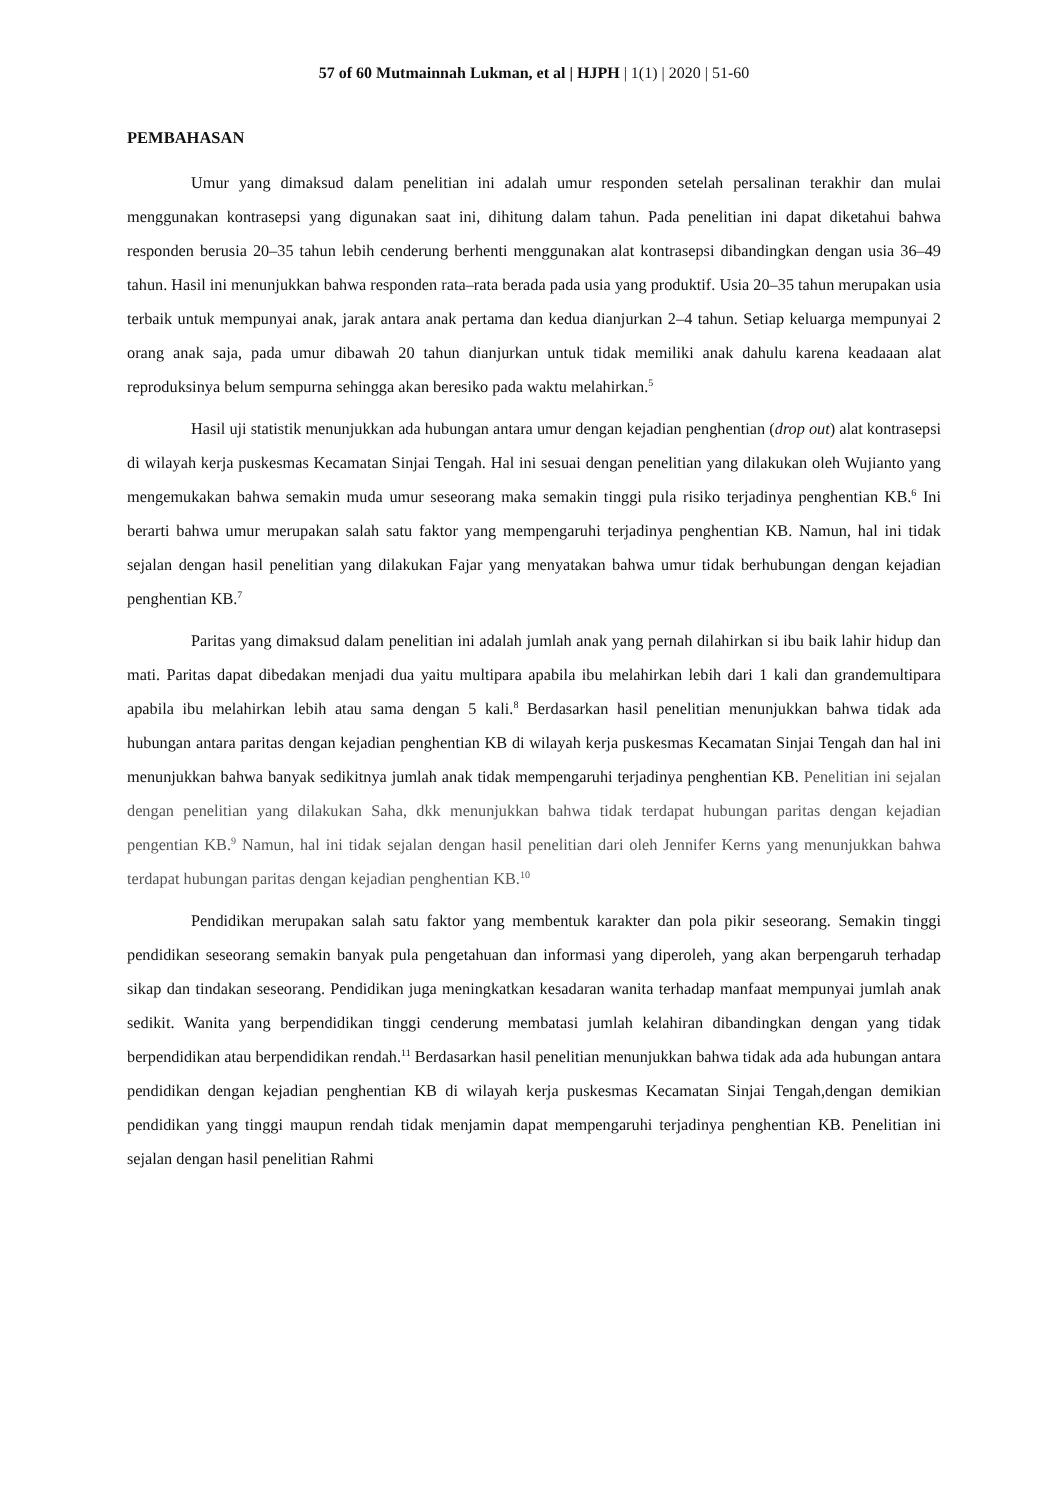57 of 60 Mutmainnah Lukman, et al | HJPH | 1(1) | 2020 | 51-60
PEMBAHASAN
Umur yang dimaksud dalam penelitian ini adalah umur responden setelah persalinan terakhir dan mulai menggunakan kontrasepsi yang digunakan saat ini, dihitung dalam tahun. Pada penelitian ini dapat diketahui bahwa responden berusia 20–35 tahun lebih cenderung berhenti menggunakan alat kontrasepsi dibandingkan dengan usia 36–49 tahun. Hasil ini menunjukkan bahwa responden rata–rata berada pada usia yang produktif. Usia 20–35 tahun merupakan usia terbaik untuk mempunyai anak, jarak antara anak pertama dan kedua dianjurkan 2–4 tahun. Setiap keluarga mempunyai 2 orang anak saja, pada umur dibawah 20 tahun dianjurkan untuk tidak memiliki anak dahulu karena keadaaan alat reproduksinya belum sempurna sehingga akan beresiko pada waktu melahirkan.<sup>5</sup>
Hasil uji statistik menunjukkan ada hubungan antara umur dengan kejadian penghentian (drop out) alat kontrasepsi di wilayah kerja puskesmas Kecamatan Sinjai Tengah. Hal ini sesuai dengan penelitian yang dilakukan oleh Wujianto yang mengemukakan bahwa semakin muda umur seseorang maka semakin tinggi pula risiko terjadinya penghentian KB.<sup>6</sup> Ini berarti bahwa umur merupakan salah satu faktor yang mempengaruhi terjadinya penghentian KB. Namun, hal ini tidak sejalan dengan hasil penelitian yang dilakukan Fajar yang menyatakan bahwa umur tidak berhubungan dengan kejadian penghentian KB.<sup>7</sup>
Paritas yang dimaksud dalam penelitian ini adalah jumlah anak yang pernah dilahirkan si ibu baik lahir hidup dan mati. Paritas dapat dibedakan menjadi dua yaitu multipara apabila ibu melahirkan lebih dari 1 kali dan grandemultipara apabila ibu melahirkan lebih atau sama dengan 5 kali.<sup>8</sup> Berdasarkan hasil penelitian menunjukkan bahwa tidak ada hubungan antara paritas dengan kejadian penghentian KB di wilayah kerja puskesmas Kecamatan Sinjai Tengah dan hal ini menunjukkan bahwa banyak sedikitnya jumlah anak tidak mempengaruhi terjadinya penghentian KB. Penelitian ini sejalan dengan penelitian yang dilakukan Saha, dkk menunjukkan bahwa tidak terdapat hubungan paritas dengan kejadian pengentian KB.<sup>9</sup> Namun, hal ini tidak sejalan dengan hasil penelitian dari oleh Jennifer Kerns yang menunjukkan bahwa terdapat hubungan paritas dengan kejadian penghentian KB.<sup>10</sup>
Pendidikan merupakan salah satu faktor yang membentuk karakter dan pola pikir seseorang. Semakin tinggi pendidikan seseorang semakin banyak pula pengetahuan dan informasi yang diperoleh, yang akan berpengaruh terhadap sikap dan tindakan seseorang. Pendidikan juga meningkatkan kesadaran wanita terhadap manfaat mempunyai jumlah anak sedikit. Wanita yang berpendidikan tinggi cenderung membatasi jumlah kelahiran dibandingkan dengan yang tidak berpendidikan atau berpendidikan rendah.<sup>11</sup> Berdasarkan hasil penelitian menunjukkan bahwa tidak ada ada hubungan antara pendidikan dengan kejadian penghentian KB di wilayah kerja puskesmas Kecamatan Sinjai Tengah,dengan demikian pendidikan yang tinggi maupun rendah tidak menjamin dapat mempengaruhi terjadinya penghentian KB. Penelitian ini sejalan dengan hasil penelitian Rahmi